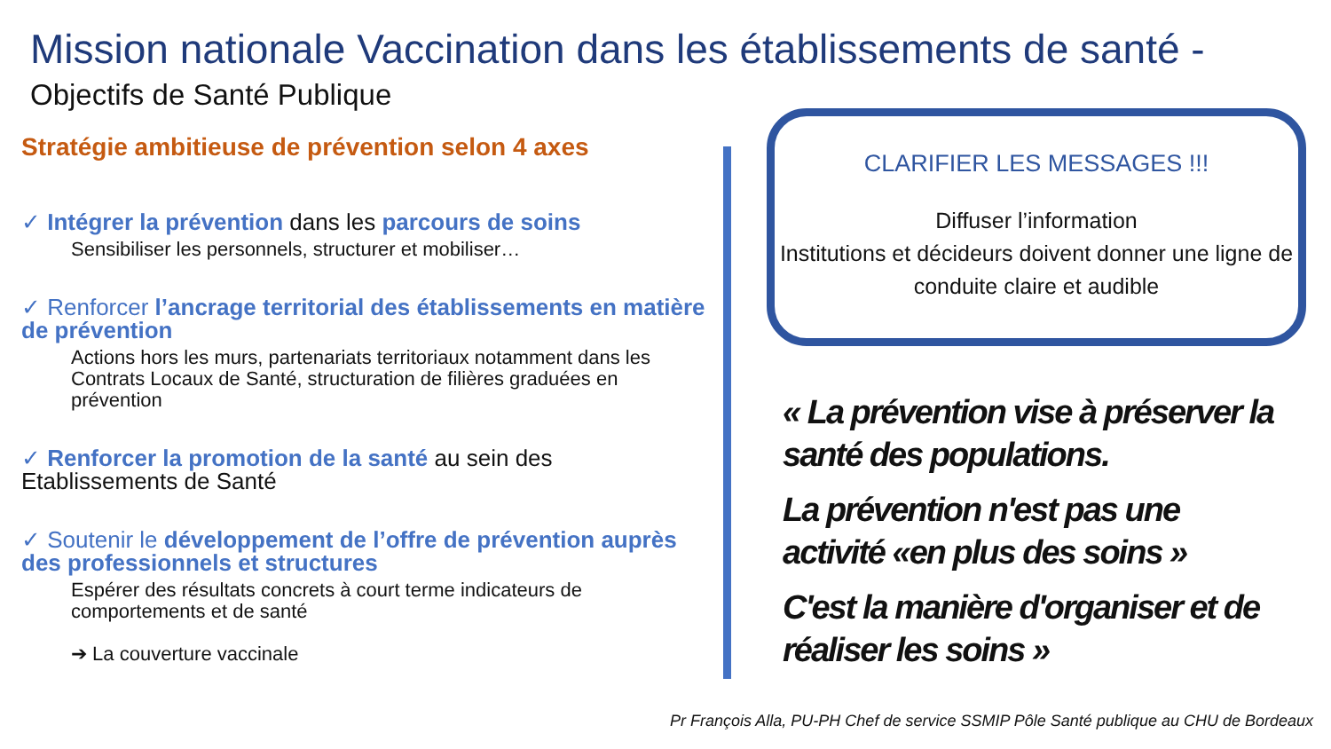Mission nationale Vaccination dans les établissements de santé -
Objectifs de Santé Publique
Stratégie ambitieuse de prévention selon 4 axes
✓ Intégrer la prévention dans les parcours de soins
Sensibiliser les personnels, structurer et mobiliser…
✓ Renforcer l’ancrage territorial des établissements en matière de prévention
Actions hors les murs, partenariats territoriaux notamment dans les Contrats Locaux de Santé, structuration de filières graduées en prévention
✓ Renforcer la promotion de la santé au sein des Etablissements de Santé
✓ Soutenir le développement de l’offre de prévention auprès des professionnels et structures
Espérer des résultats concrets à court terme indicateurs de comportements et de santé
➔ La couverture vaccinale
CLARIFIER LES MESSAGES !!!
Diffuser l’information
Institutions et décideurs doivent donner une ligne de conduite claire et audible
« La prévention vise à préserver la santé des populations.
La prévention n'est pas une activité «en plus des soins »
C'est la manière d'organiser et de réaliser les soins »
Pr François Alla, PU-PH Chef de service SSMIP Pôle Santé publique au CHU de Bordeaux